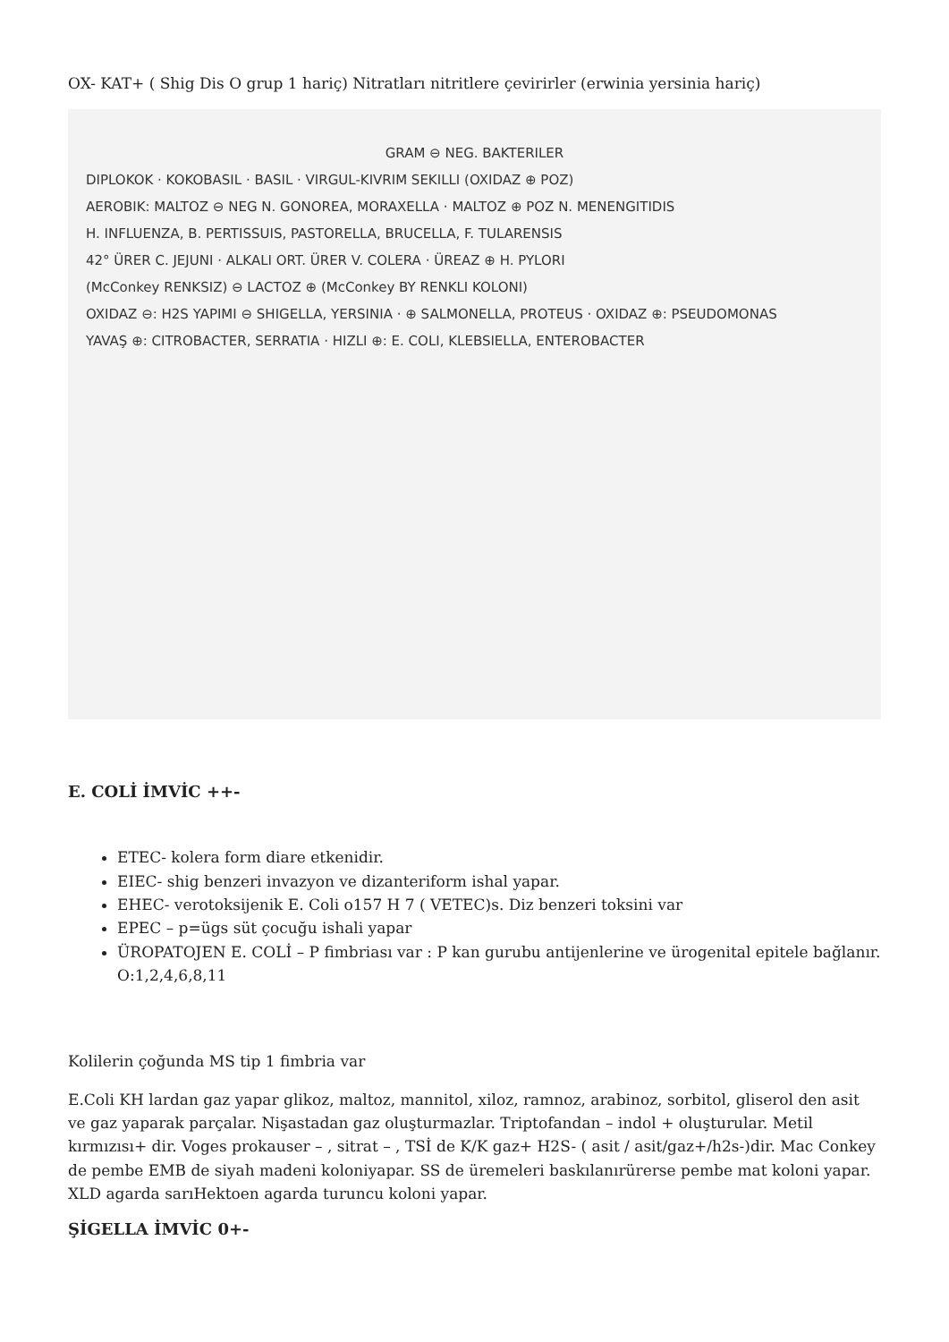OX- KAT+ ( Shig Dis O grup 1 hariç) Nitratları nitritlere çevirirler (erwinia yersinia hariç)
GRAM ⊖ NEG. BAKTERILER
DIPLOKOK · KOKOBASIL · BASIL · VIRGUL-KIVRIM SEKILLI (OXIDAZ ⊕ POZ)
AEROBIK: MALTOZ ⊖ NEG N. GONOREA, MORAXELLA · MALTOZ ⊕ POZ N. MENENGITIDIS
H. INFLUENZA, B. PERTISSUIS, PASTORELLA, BRUCELLA, F. TULARENSIS
42° ÜRER C. JEJUNI · ALKALI ORT. ÜRER V. COLERA · ÜREAZ ⊕ H. PYLORI
(McConkey RENKSIZ) ⊖ LACTOZ ⊕ (McConkey BY RENKLI KOLONI)
OXIDAZ ⊖: H2S YAPIMI ⊖ SHIGELLA, YERSINIA · ⊕ SALMONELLA, PROTEUS · OXIDAZ ⊕: PSEUDOMONAS
YAVAŞ ⊕: CITROBACTER, SERRATIA · HIZLI ⊕: E. COLI, KLEBSIELLA, ENTEROBACTER
E. COLİ İMVİC ++-
ETEC- kolera form diare etkenidir.
EIEC- shig benzeri invazyon ve dizanteriform ishal yapar.
EHEC- verotoksijenik E. Coli o157 H 7 ( VETEC)s. Diz benzeri toksini var
EPEC – p=ügs süt çocuğu ishali yapar
ÜROPATOJEN E. COLİ – P fimbriası var : P kan gurubu antijenlerine ve ürogenital epitele bağlanır. O:1,2,4,6,8,11
Kolilerin çoğunda MS tip 1 fimbria var
E.Coli KH lardan gaz yapar glikoz, maltoz, mannitol, xiloz, ramnoz, arabinoz, sorbitol, gliserol den asit ve gaz yaparak parçalar. Nişastadan gaz oluşturmazlar. Triptofandan – indol + oluşturular. Metil kırmızısı+ dir. Voges prokauser – , sitrat – , TSİ de K/K gaz+ H2S- ( asit / asit/gaz+/h2s-)dir. Mac Conkey de pembe EMB de siyah madeni koloniyapar. SS de üremeleri baskılanırürerse pembe mat koloni yapar. XLD agarda sarıHektoen agarda turuncu koloni yapar.
ŞİGELLA İMVİC 0+-